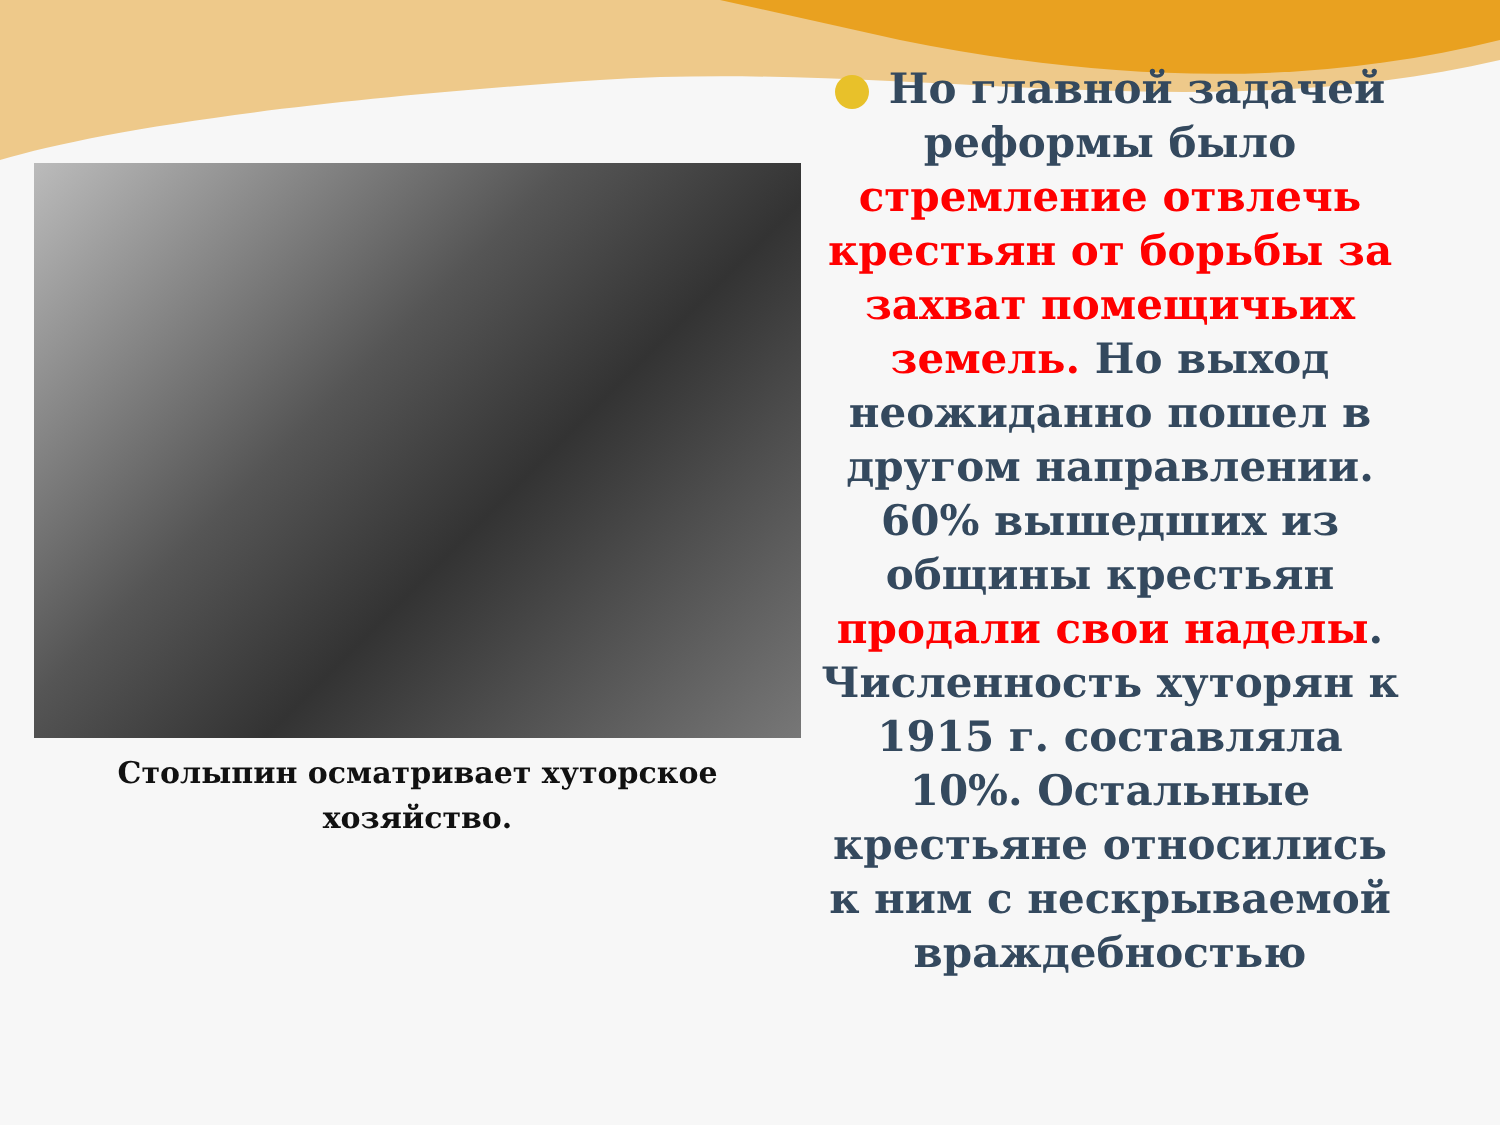Столыпин осматривает хуторское хозяйство.
Но главной задачей реформы было стремление отвлечь крестьян от борьбы за захват помещичьих земель. Но выход неожиданно пошел в другом направлении. 60% вышедших из общины крестьян продали свои наделы. Численность хуторян к 1915 г. составляла 10%. Остальные крестьяне относились к ним с нескрываемой враждебностью